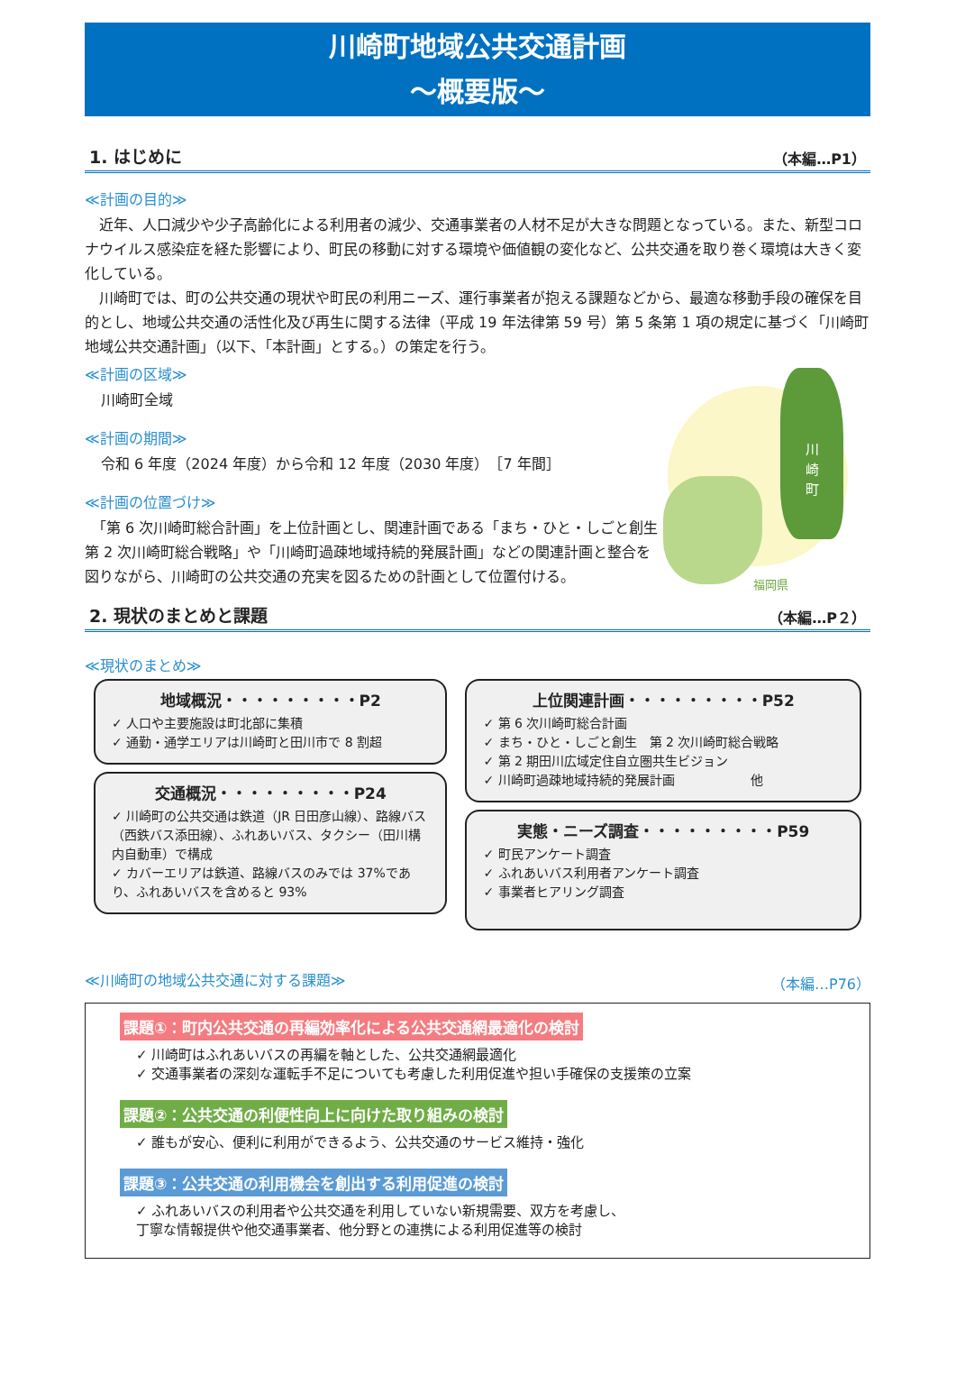川崎町地域公共交通計画
～概要版～
1. はじめに （本編…P1）
≪計画の目的≫
　近年、人口減少や少子高齢化による利用者の減少、交通事業者の人材不足が大きな問題となっている。また、新型コロナウイルス感染症を経た影響により、町民の移動に対する環境や価値観の変化など、公共交通を取り巻く環境は大きく変化している。
　川崎町では、町の公共交通の現状や町民の利用ニーズ、運行事業者が抱える課題などから、最適な移動手段の確保を目的とし、地域公共交通の活性化及び再生に関する法律（平成 19 年法律第 59 号）第 5 条第 1 項の規定に基づく「川崎町地域公共交通計画」（以下、「本計画」とする。）の策定を行う。
≪計画の区域≫
川崎町全域
≪計画の期間≫
令和 6 年度（2024 年度）から令和 12 年度（2030 年度）　［7 年間］
≪計画の位置づけ≫
　「第 6 次川崎町総合計画」を上位計画とし、関連計画である「まち・ひと・しごと創生　第 2 次川崎町総合戦略」や「川崎町過疎地域持続的発展計画」などの関連計画と整合を図りながら、川崎町の公共交通の充実を図るための計画として位置付ける。
川
崎
町
福岡県
2. 現状のまとめと課題 （本編…P２）
≪現状のまとめ≫
地域概況・・・・・・・・・P2
✓ 人口や主要施設は町北部に集積
✓ 通勤・通学エリアは川崎町と田川市で 8 割超
交通概況・・・・・・・・・P24
✓ 川崎町の公共交通は鉄道（JR 日田彦山線）、路線バス（西鉄バス添田線）、ふれあいバス、タクシー（田川構内自動車）で構成
✓ カバーエリアは鉄道、路線バスのみでは 37%であり、ふれあいバスを含めると 93%
上位関連計画・・・・・・・・・P52
✓ 第 6 次川崎町総合計画
✓ まち・ひと・しごと創生　第 2 次川崎町総合戦略
✓ 第 2 期田川広域定住自立圏共生ビジョン
✓ 川崎町過疎地域持続的発展計画　　　　　　他
実態・ニーズ調査・・・・・・・・・P59
✓ 町民アンケート調査
✓ ふれあいバス利用者アンケート調査
✓ 事業者ヒアリング調査
≪川崎町の地域公共交通に対する課題≫ （本編…P76）
課題①：町内公共交通の再編効率化による公共交通網最適化の検討
✓ 川崎町はふれあいバスの再編を軸とした、公共交通網最適化
✓ 交通事業者の深刻な運転手不足についても考慮した利用促進や担い手確保の支援策の立案
課題②：公共交通の利便性向上に向けた取り組みの検討
✓ 誰もが安心、便利に利用ができるよう、公共交通のサービス維持・強化
課題③：公共交通の利用機会を創出する利用促進の検討
✓ ふれあいバスの利用者や公共交通を利用していない新規需要、双方を考慮し、
丁寧な情報提供や他交通事業者、他分野との連携による利用促進等の検討